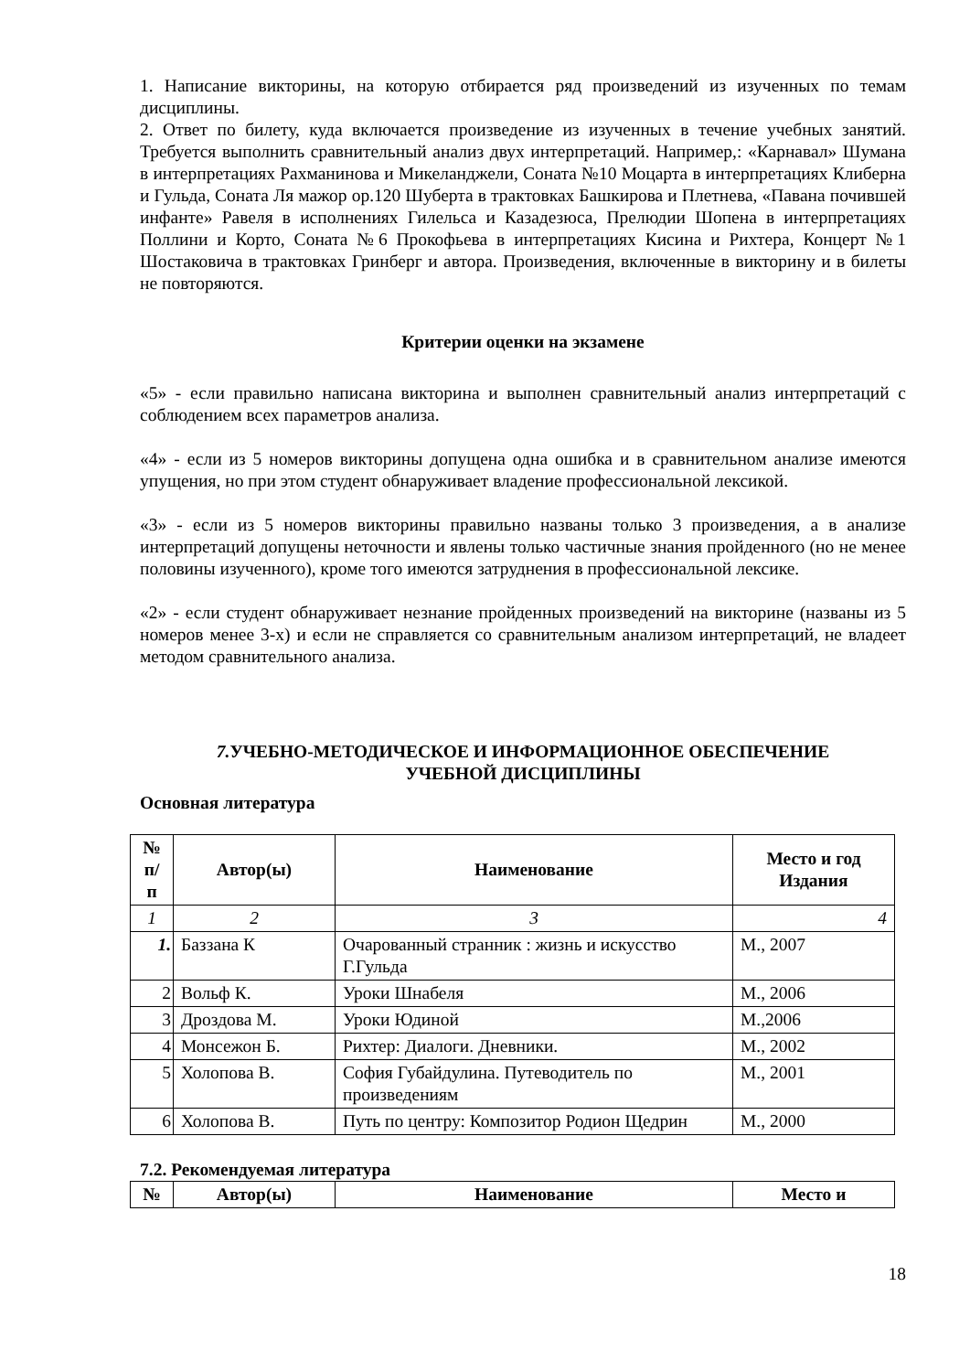1. Написание викторины, на которую отбирается ряд произведений из изученных по темам дисциплины.
2. Ответ по билету, куда включается произведение из изученных в течение учебных занятий. Требуется выполнить сравнительный анализ двух интерпретаций. Например,: «Карнавал» Шумана в интерпретациях Рахманинова и Микеланджели, Соната №10 Моцарта в интерпретациях Клиберна и Гульда, Соната Ля мажор op.120 Шуберта в трактовках Башкирова и Плетнева, «Павана почившей инфанте» Равеля в исполнениях Гилельса и Казадезюса, Прелюдии Шопена в интерпретациях Поллини и Корто, Соната №6 Прокофьева в интерпретациях Кисина и Рихтера, Концерт №1 Шостаковича в трактовках Гринберг и автора. Произведения, включенные в викторину и в билеты не повторяются.
Критерии оценки на экзамене
«5» - если правильно написана викторина и выполнен сравнительный анализ интерпретаций с соблюдением всех параметров анализа.
«4» - если из 5 номеров викторины допущена одна ошибка и в сравнительном анализе имеются упущения, но при этом студент обнаруживает владение профессиональной лексикой.
«3» - если из 5 номеров викторины правильно названы только 3 произведения, а в анализе интерпретаций допущены неточности и явлены только частичные знания пройденного (но не менее половины изученного), кроме того имеются затруднения в профессиональной лексике.
«2» - если студент обнаруживает незнание пройденных произведений на викторине (названы из 5 номеров менее 3-х) и если не справляется со сравнительным анализом интерпретаций, не владеет методом сравнительного анализа.
7. УЧЕБНО-МЕТОДИЧЕСКОЕ И ИНФОРМАЦИОННОЕ ОБЕСПЕЧЕНИЕ
УЧЕБНОЙ ДИСЦИПЛИНЫ
Основная литература
| № п/ п | Автор(ы) | Наименование | Место и год Издания |
| --- | --- | --- | --- |
| 1 | 2 | 3 | 4 |
| 1. | Баззана К | Очарованный странник : жизнь и искусство Г.Гульда | М., 2007 |
| 2 | Вольф К. | Уроки Шнабеля | М., 2006 |
| 3 | Дроздова М. | Уроки Юдиной | М.,2006 |
| 4 | Монсежон Б. | Рихтер: Диалоги. Дневники. | М., 2002 |
| 5 | Холопова В. | София Губайдулина. Путеводитель по произведениям | М., 2001 |
| 6 | Холопова В. | Путь по центру: Композитор Родион Щедрин | М., 2000 |
7.2. Рекомендуемая литература
| № | Автор(ы) | Наименование | Место и |
| --- | --- | --- | --- |
18